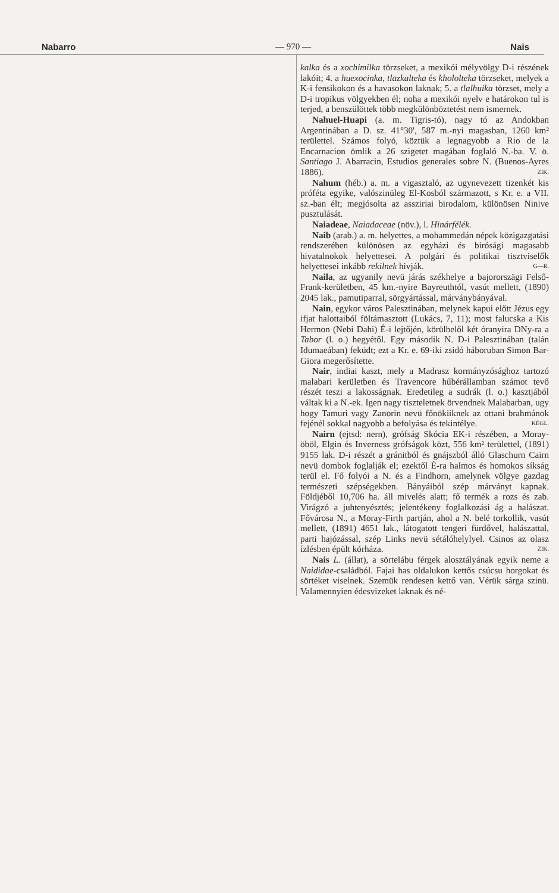Nabarro — 970 — Nais
kalka és a xochimilka törzseket, a mexikói mélyvölgy D-i részének lakóit; 4. a huexocinka, tlazkalteka és khololteka törzseket, melyek a K-i fensikokon és a havasokon laknak; 5. a tlalhuika törzset, mely a D-i tropikus völgyekben él; noha a mexikói nyelv e határokon tul is terjed, a benszülöttek több megkülönböztetést nem ismernek.
Nahuel-Huapi (a. m. Tigris-tó), nagy tó az Andokban Argentinában a D. sz. 41°30', 587 m.-nyi magasban, 1260 km² területtel. Számos folyó, köztük a legnagyobb a Rio de la Encarnacion ömlik a 26 szigetet magában foglaló N.-ba. V. ö. Santiago J. Abarracin, Estudios generales sobre N. (Buenos-Ayres 1886). ZIK.
Nahum (héb.) a. m. a vigasztaló, az ugynevezett tizenkét kis próféta egyike, valószinüleg El-Kosból származott, s Kr. e. a VII. sz.-ban élt; megjósolta az assziriai birodalom, különösen Ninive pusztulását.
Naiadeae, Naiadaceae (növ.), l. Hinárfélék.
Naib (arab.) a. m. helyettes, a mohammedán népek közigazgatási rendszerében különösen az egyházi és birósági magasabb hivatalnokok helyettesei. A polgári és politikai tisztviselők helyettesei inkább rekilnek hivják. G—R.
Naila, az ugyanily nevü járás székhelye a bajororszägi Felső-Frank-kerületben, 45 km.-nyire Bayreuthtól, vasút mellett, (1890) 2045 lak., pamutiparral, sörgyártással, márványbányával.
Nain, egykor város Palesztinában, melynek kapui előtt Jézus egy ifjat halottaiból föltámasztott (Lukács, 7, 11); most falucska a Kis Hermon (Nebi Dahi) É-i lejtőjén, körülbelől két óranyira DNy-ra a Tabor (l. o.) hegyétől. Egy második N. D-i Palesztinában (talán Idumaeában) feküdt; ezt a Kr. e. 69-iki zsidó háboruban Simon Bar-Giora megerősítette.
Nair, indiai kaszt, mely a Madrasz kormányzósághoz tartozó malabari kerületben és Travencore hűbérállamban számot tevő részét teszi a lakosságnak. Eredetileg a sudrák (l. o.) kasztjából váltak ki a N.-ek. Igen nagy tiszteletnek örvendnek Malabarban, ugy hogy Tamuri vagy Zanorin nevü főnökiiknek az ottani brahmánok fejénél sokkal nagyobb a befolyása és tekintélye. KÉGL.
Nairn (ejtsd: nern), grófság Skócia EK-i részében, a Moray-öböl, Elgin és Inverness grófságok közt, 556 km² területtel, (1891) 9155 lak. D-i részét a gránitból és gnájszból álló Glaschurn Cairn nevü dombok foglalják el; ezektől É-ra halmos és homokos síkság terül el. Fő folyói a N. és a Findhorn, amelynek völgye gazdag természeti szépségekben. Bányáiból szép márványt kapnak. Földjéből 10,706 ha. áll mivelés alatt; fő termék a rozs és zab. Virágzó a juhtenyésztés; jelentékeny foglalkozási ág a halászat. Fővárosa N., a Moray-Firth partján, ahol a N. belé torkollik, vasút mellett, (1891) 4651 lak., látogatott tengeri fürdővel, halászattal, parti hajózással, szép Links nevü sétálóhelylyel. Csinos az olasz ízlésben épült kórháza. ZIK.
Nais L. (állat), a sörtelábu férgek alosztályának egyik neme a Naididae-családból. Fajai has oldalukon kettős csúcsu horgokat és sörtéket viselnek. Szemük rendesen kettő van. Vérük sárga szinü. Valamennyien édesvizeket laknak és né-